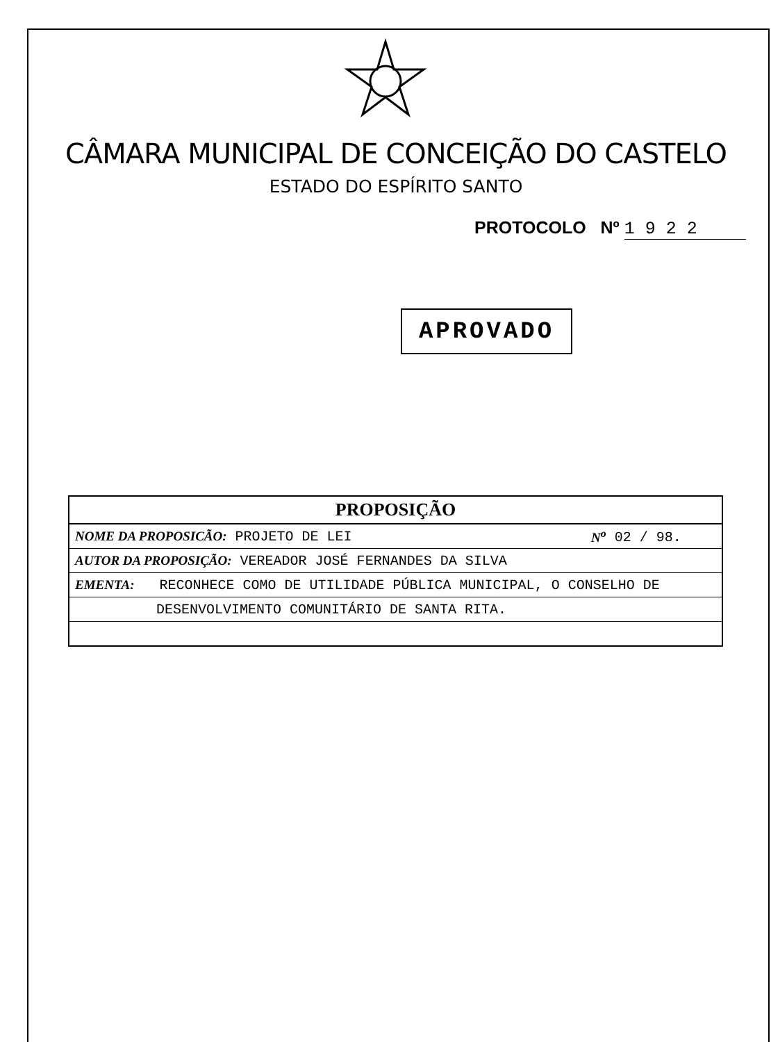CÂMARA MUNICIPAL DE CONCEIÇÃO DO CASTELO
ESTADO DO ESPÍRITO SANTO
PROTOCOLO Nº 1 9 2 2
APROVADO
| PROPOSIÇÃO | |
| --- | --- |
| NOME DA PROPOSICÃO: PROJETO DE LEI | N<sup>o</sup> 02 / 98. |
| AUTOR DA PROPOSIÇÃO: VEREADOR JOSÉ FERNANDES DA SILVA | |
| EMENTA: RECONHECE COMO DE UTILIDADE PÚBLICA MUNICIPAL, O CONSELHO DE | |
| DESENVOLVIMENTO COMUNITÁRIO DE SANTA RITA. | |